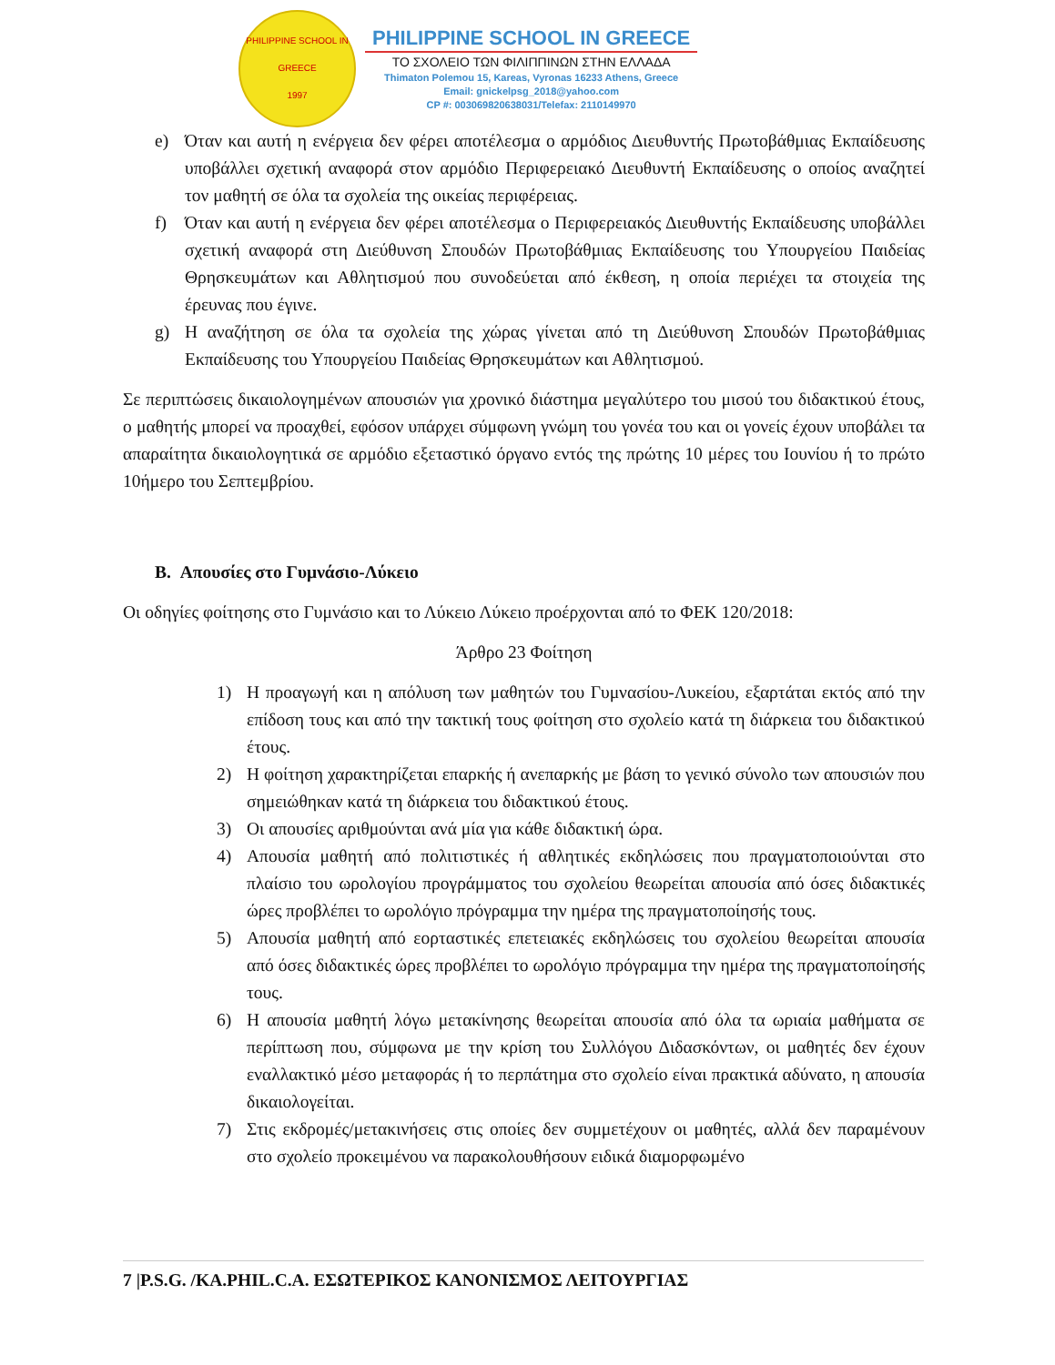PHILIPPINE SCHOOL IN GREECE
1997
PHILIPPINE SCHOOL IN GREECE
ΤΟ ΣΧΟΛΕΙΟ ΤΩΝ ΦΙΛΙΠΠΙΝΩΝ ΣΤΗΝ ΕΛΛΑΔΑ
Thimaton Polemou 15, Kareas, Vyronas 16233 Athens, Greece
Email: gnickelpsg_2018@yahoo.com
CP #: 003069820638031/Telefax: 2110149970
e) Όταν και αυτή η ενέργεια δεν φέρει αποτέλεσμα ο αρμόδιος Διευθυντής Πρωτοβάθμιας Εκπαίδευσης υποβάλλει σχετική αναφορά στον αρμόδιο Περιφερειακό Διευθυντή Εκπαίδευσης ο οποίος αναζητεί τον μαθητή σε όλα τα σχολεία της οικείας περιφέρειας.
f) Όταν και αυτή η ενέργεια δεν φέρει αποτέλεσμα ο Περιφερειακός Διευθυντής Εκπαίδευσης υποβάλλει σχετική αναφορά στη Διεύθυνση Σπουδών Πρωτοβάθμιας Εκπαίδευσης του Υπουργείου Παιδείας Θρησκευμάτων και Αθλητισμού που συνοδεύεται από έκθεση, η οποία περιέχει τα στοιχεία της έρευνας που έγινε.
g) Η αναζήτηση σε όλα τα σχολεία της χώρας γίνεται από τη Διεύθυνση Σπουδών Πρωτοβάθμιας Εκπαίδευσης του Υπουργείου Παιδείας Θρησκευμάτων και Αθλητισμού.
Σε περιπτώσεις δικαιολογημένων απουσιών για χρονικό διάστημα μεγαλύτερο του μισού του διδακτικού έτους, ο μαθητής μπορεί να προαχθεί, εφόσον υπάρχει σύμφωνη γνώμη του γονέα του και οι γονείς έχουν υποβάλει τα απαραίτητα δικαιολογητικά σε αρμόδιο εξεταστικό όργανο εντός της πρώτης 10 μέρες του Ιουνίου ή το πρώτο 10ήμερο του Σεπτεμβρίου.
B. Απουσίες στο Γυμνάσιο-Λύκειο
Οι οδηγίες φοίτησης στο Γυμνάσιο και το Λύκειο Λύκειο προέρχονται από το ΦΕΚ 120/2018:
Άρθρο 23 Φοίτηση
1) Η προαγωγή και η απόλυση των μαθητών του Γυμνασίου-Λυκείου, εξαρτάται εκτός από την επίδοση τους και από την τακτική τους φοίτηση στο σχολείο κατά τη διάρκεια του διδακτικού έτους.
2) Η φοίτηση χαρακτηρίζεται επαρκής ή ανεπαρκής με βάση το γενικό σύνολο των απουσιών που σημειώθηκαν κατά τη διάρκεια του διδακτικού έτους.
3) Οι απουσίες αριθμούνται ανά μία για κάθε διδακτική ώρα.
4) Απουσία μαθητή από πολιτιστικές ή αθλητικές εκδηλώσεις που πραγματοποιούνται στο πλαίσιο του ωρολογίου προγράμματος του σχολείου θεωρείται απουσία από όσες διδακτικές ώρες προβλέπει το ωρολόγιο πρόγραμμα την ημέρα της πραγματοποίησής τους.
5) Απουσία μαθητή από εορταστικές επετειακές εκδηλώσεις του σχολείου θεωρείται απουσία από όσες διδακτικές ώρες προβλέπει το ωρολόγιο πρόγραμμα την ημέρα της πραγματοποίησής τους.
6) Η απουσία μαθητή λόγω μετακίνησης θεωρείται απουσία από όλα τα ωριαία μαθήματα σε περίπτωση που, σύμφωνα με την κρίση του Συλλόγου Διδασκόντων, οι μαθητές δεν έχουν εναλλακτικό μέσο μεταφοράς ή το περπάτημα στο σχολείο είναι πρακτικά αδύνατο, η απουσία δικαιολογείται.
7) Στις εκδρομές/μετακινήσεις στις οποίες δεν συμμετέχουν οι μαθητές, αλλά δεν παραμένουν στο σχολείο προκειμένου να παρακολουθήσουν ειδικά διαμορφωμένο
7 |P.S.G. /KA.PHIL.C.A. ΕΣΩΤΕΡΙΚΟΣ ΚΑΝΟΝΙΣΜΟΣ ΛΕΙΤΟΥΡΓΙΑΣ